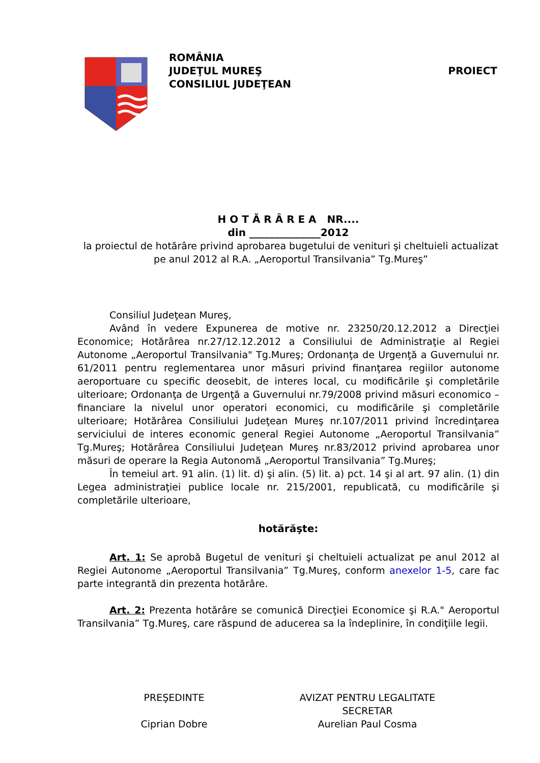ROMÂNIA
JUDEŢUL MUREŞ
CONSILIUL JUDEŢEAN
PROIECT
H O T Ă R Â R E A NR....
din ______________2012
la proiectul de hotărâre privind aprobarea bugetului de venituri şi cheltuieli actualizat
pe anul 2012 al R.A. „Aeroportul Transilvania” Tg.Mureş”
Consiliul Judeţean Mureş,
Având în vedere Expunerea de motive nr. 23250/20.12.2012 a Direcţiei Economice; Hotărârea nr.27/12.12.2012 a Consiliului de Administraţie al Regiei Autonome „Aeroportul Transilvania" Tg.Mureş; Ordonanţa de Urgenţă a Guvernului nr. 61/2011 pentru reglementarea unor măsuri privind finanţarea regiilor autonome aeroportuare cu specific deosebit, de interes local, cu modificările şi completările ulterioare; Ordonanţa de Urgenţă a Guvernului nr.79/2008 privind măsuri economico – financiare la nivelul unor operatori economici, cu modificările şi completările ulterioare; Hotărârea Consiliului Judeţean Mureş nr.107/2011 privind încredinţarea serviciului de interes economic general Regiei Autonome „Aeroportul Transilvania” Tg.Mureş; Hotărârea Consiliului Judeţean Mureş nr.83/2012 privind aprobarea unor măsuri de operare la Regia Autonomă „Aeroportul Transilvania” Tg.Mureş;
În temeiul art. 91 alin. (1) lit. d) şi alin. (5) lit. a) pct. 14 şi al art. 97 alin. (1) din Legea administraţiei publice locale nr. 215/2001, republicată, cu modificările şi completările ulterioare,
hotărăşte:
Art. 1: Se aprobă Bugetul de venituri şi cheltuieli actualizat pe anul 2012 al Regiei Autonome „Aeroportul Transilvania” Tg.Mureş, conform anexelor 1-5, care fac parte integrantă din prezenta hotărâre.
Art. 2: Prezenta hotărâre se comunică Direcţiei Economice şi R.A." Aeroportul Transilvania” Tg.Mureş, care răspund de aducerea sa la îndeplinire, în condiţiile legii.
PREŞEDINTE
Ciprian Dobre
AVIZAT PENTRU LEGALITATE
SECRETAR
Aurelian Paul Cosma